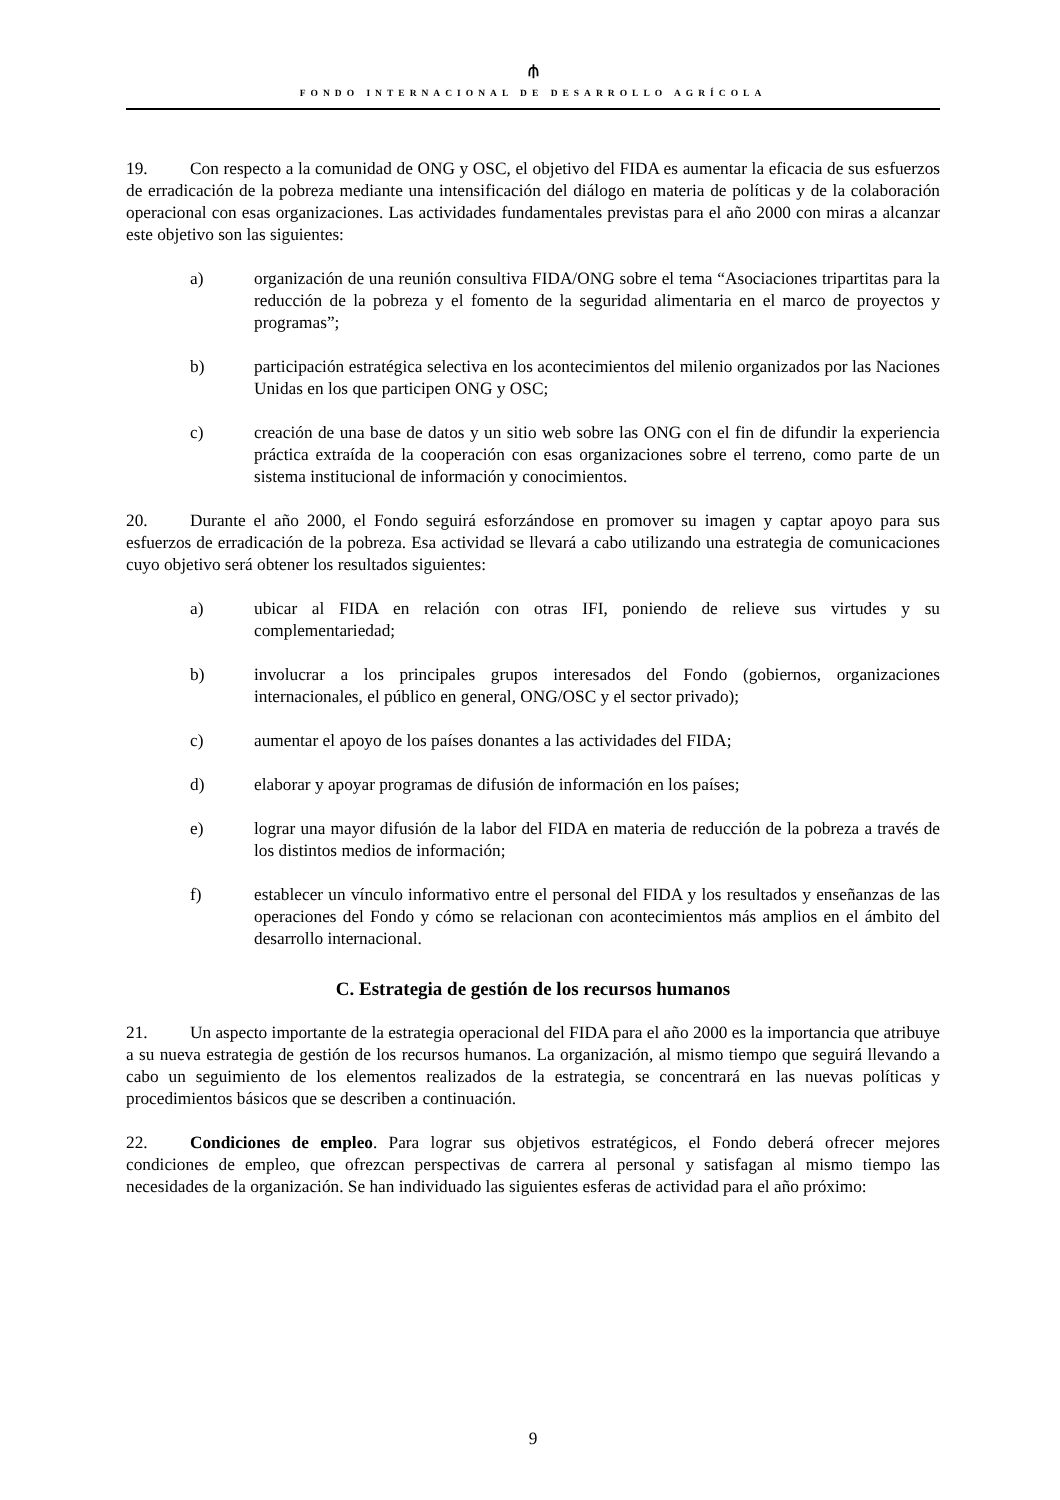⫛
FONDO INTERNACIONAL DE DESARROLLO AGRÍCOLA
19. Con respecto a la comunidad de ONG y OSC, el objetivo del FIDA es aumentar la eficacia de sus esfuerzos de erradicación de la pobreza mediante una intensificación del diálogo en materia de políticas y de la colaboración operacional con esas organizaciones. Las actividades fundamentales previstas para el año 2000 con miras a alcanzar este objetivo son las siguientes:
a) organización de una reunión consultiva FIDA/ONG sobre el tema “Asociaciones tripartitas para la reducción de la pobreza y el fomento de la seguridad alimentaria en el marco de proyectos y programas”;
b) participación estratégica selectiva en los acontecimientos del milenio organizados por las Naciones Unidas en los que participen ONG y OSC;
c) creación de una base de datos y un sitio web sobre las ONG con el fin de difundir la experiencia práctica extraída de la cooperación con esas organizaciones sobre el terreno, como parte de un sistema institucional de información y conocimientos.
20. Durante el año 2000, el Fondo seguirá esforzándose en promover su imagen y captar apoyo para sus esfuerzos de erradicación de la pobreza. Esa actividad se llevará a cabo utilizando una estrategia de comunicaciones cuyo objetivo será obtener los resultados siguientes:
a) ubicar al FIDA en relación con otras IFI, poniendo de relieve sus virtudes y su complementariedad;
b) involucrar a los principales grupos interesados del Fondo (gobiernos, organizaciones internacionales, el público en general, ONG/OSC y el sector privado);
c) aumentar el apoyo de los países donantes a las actividades del FIDA;
d) elaborar y apoyar programas de difusión de información en los países;
e) lograr una mayor difusión de la labor del FIDA en materia de reducción de la pobreza a través de los distintos medios de información;
f) establecer un vínculo informativo entre el personal del FIDA y los resultados y enseñanzas de las operaciones del Fondo y cómo se relacionan con acontecimientos más amplios en el ámbito del desarrollo internacional.
C. Estrategia de gestión de los recursos humanos
21. Un aspecto importante de la estrategia operacional del FIDA para el año 2000 es la importancia que atribuye a su nueva estrategia de gestión de los recursos humanos. La organización, al mismo tiempo que seguirá llevando a cabo un seguimiento de los elementos realizados de la estrategia, se concentrará en las nuevas políticas y procedimientos básicos que se describen a continuación.
22. Condiciones de empleo. Para lograr sus objetivos estratégicos, el Fondo deberá ofrecer mejores condiciones de empleo, que ofrezcan perspectivas de carrera al personal y satisfagan al mismo tiempo las necesidades de la organización. Se han individuado las siguientes esferas de actividad para el año próximo:
9